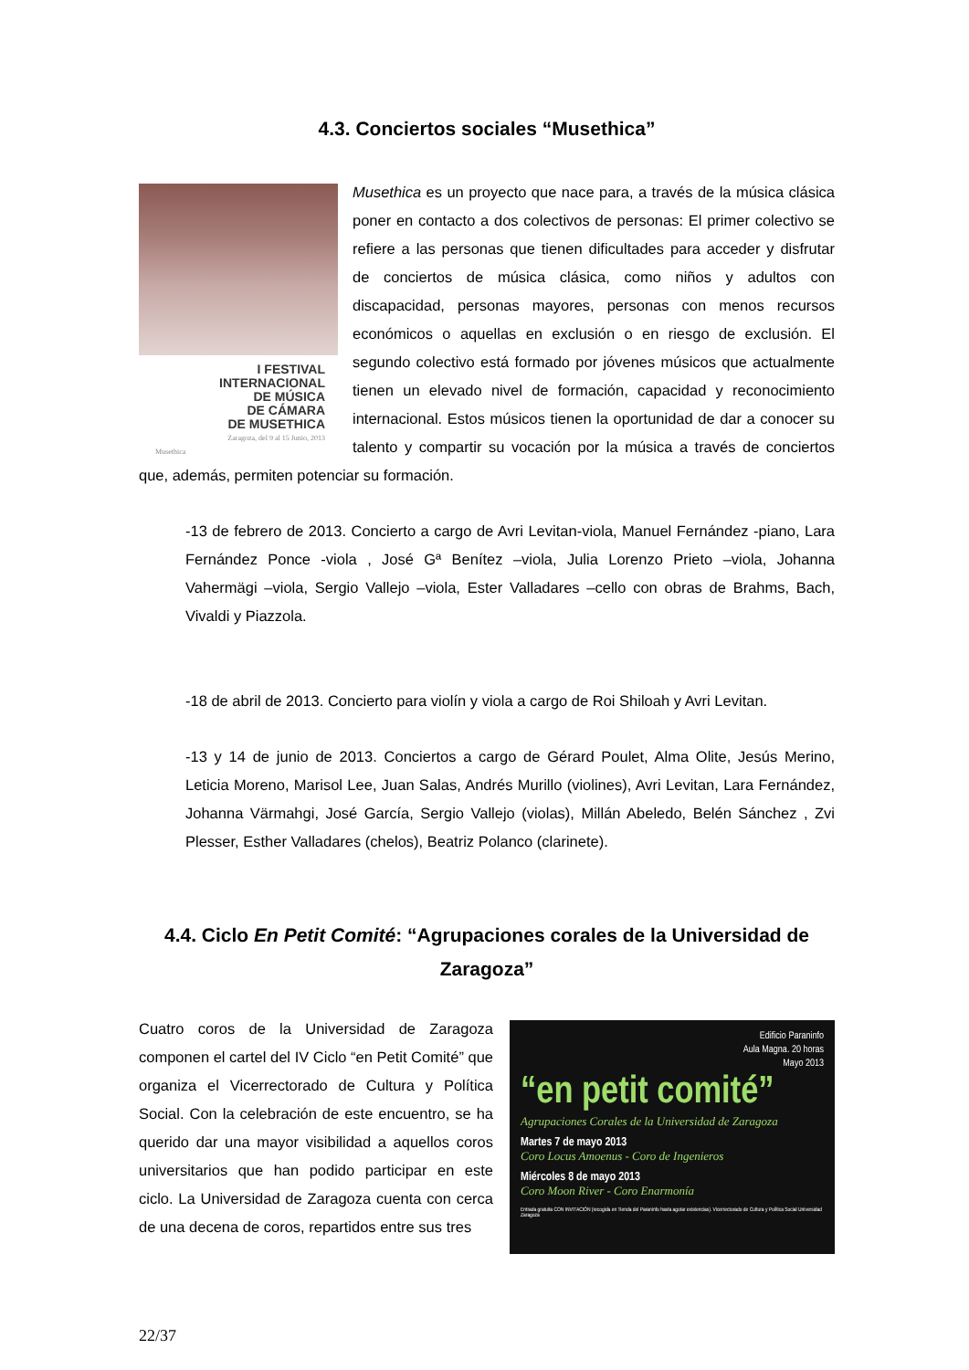4.3. Conciertos sociales “Musethica”
I FESTIVAL
INTERNACIONAL
DE MÚSICA
DE CÁMARA
DE MUSETHICA
Zaragoza, del 9 al 15 Junio, 2013
Musethica
Musethica es un proyecto que nace para, a través de la música clásica poner en contacto a dos colectivos de personas: El primer colectivo se refiere a las personas que tienen dificultades para acceder y disfrutar de conciertos de música clásica, como niños y adultos con discapacidad, personas mayores, personas con menos recursos económicos o aquellas en exclusión o en riesgo de exclusión. El segundo colectivo está formado por jóvenes músicos que actualmente tienen un elevado nivel de formación, capacidad y reconocimiento internacional. Estos músicos tienen la oportunidad de dar a conocer su talento y compartir su vocación por la música a través de conciertos que, además, permiten potenciar su formación.
-13 de febrero de 2013. Concierto a cargo de Avri Levitan-viola, Manuel Fernández -piano, Lara Fernández Ponce -viola , José Gª Benítez –viola, Julia Lorenzo Prieto –viola, Johanna Vahermägi –viola, Sergio Vallejo –viola, Ester Valladares –cello con obras de Brahms, Bach, Vivaldi y Piazzola.
-18 de abril de 2013. Concierto para violín y viola a cargo de Roi Shiloah y Avri Levitan.
-13 y 14 de junio de 2013. Conciertos a cargo de Gérard Poulet, Alma Olite, Jesús Merino, Leticia Moreno, Marisol Lee, Juan Salas, Andrés Murillo (violines), Avri Levitan, Lara Fernández, Johanna Värmahgi, José García, Sergio Vallejo (violas), Millán Abeledo, Belén Sánchez , Zvi Plesser, Esther Valladares (chelos), Beatriz Polanco (clarinete).
4.4. Ciclo En Petit Comité: “Agrupaciones corales de la Universidad de Zaragoza”
Edificio Paraninfo
Aula Magna. 20 horas
Mayo 2013
“en petit comité”
Agrupaciones Corales de la Universidad de Zaragoza
Martes 7 de mayo 2013
Coro Locus Amoenus - Coro de Ingenieros
Miércoles 8 de mayo 2013
Coro Moon River - Coro Enarmonía
Entrada gratuita CON INVITACIÓN (recogida en Tienda del Paraninfo hasta agotar existencias). Vicerrectorado de Cultura y Política Social Universidad Zaragoza
Cuatro coros de la Universidad de Zaragoza componen el cartel del IV Ciclo “en Petit Comité” que organiza el Vicerrectorado de Cultura y Política Social. Con la celebración de este encuentro, se ha querido dar una mayor visibilidad a aquellos coros universitarios que han podido participar en este ciclo. La Universidad de Zaragoza cuenta con cerca de una decena de coros, repartidos entre sus tres
22/37